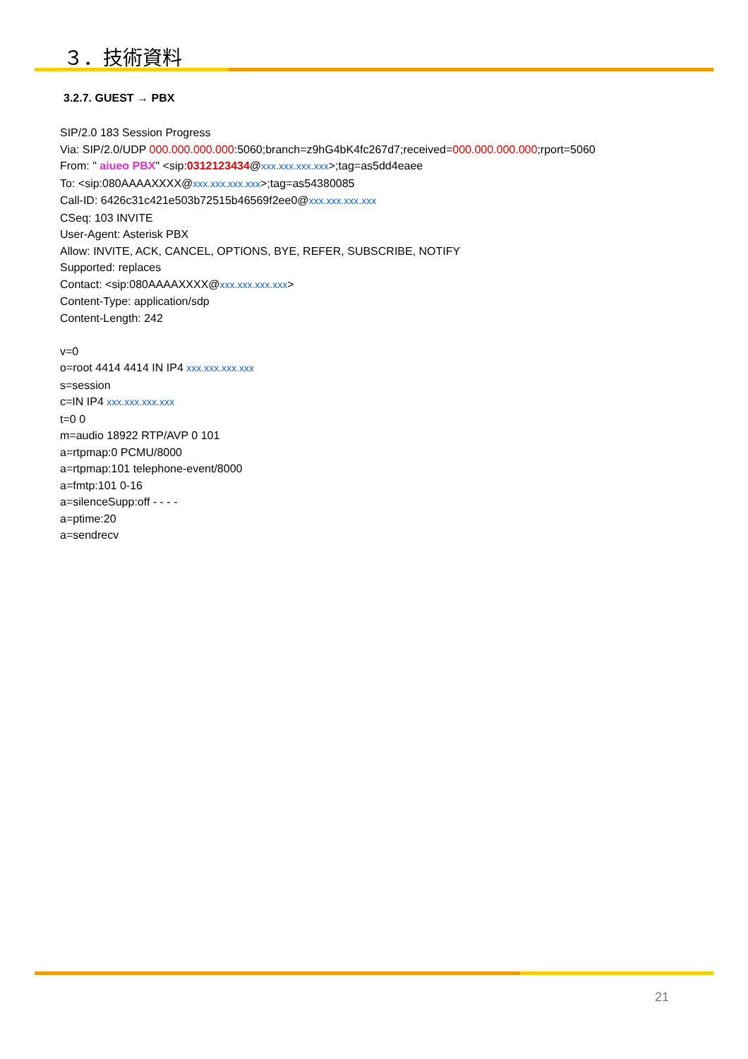３．技術資料
3.2.7. GUEST → PBX
SIP/2.0 183 Session Progress
Via: SIP/2.0/UDP 000.000.000.000:5060;branch=z9hG4bK4fc267d7;received=000.000.000.000;rport=5060
From: " aiueo PBX" <sip:0312123434@xxx.xxx.xxx.xxx>;tag=as5dd4eaee
To: <sip:080AAAAXXXX@xxx.xxx.xxx.xxx>;tag=as54380085
Call-ID: 6426c31c421e503b72515b46569f2ee0@xxx.xxx.xxx.xxx
CSeq: 103 INVITE
User-Agent: Asterisk PBX
Allow: INVITE, ACK, CANCEL, OPTIONS, BYE, REFER, SUBSCRIBE, NOTIFY
Supported: replaces
Contact: <sip:080AAAAXXXX@xxx.xxx.xxx.xxx>
Content-Type: application/sdp
Content-Length: 242
v=0
o=root 4414 4414 IN IP4 xxx.xxx.xxx.xxx
s=session
c=IN IP4 xxx.xxx.xxx.xxx
t=0 0
m=audio 18922 RTP/AVP 0 101
a=rtpmap:0 PCMU/8000
a=rtpmap:101 telephone-event/8000
a=fmtp:101 0-16
a=silenceSupp:off - - - -
a=ptime:20
a=sendrecv
21